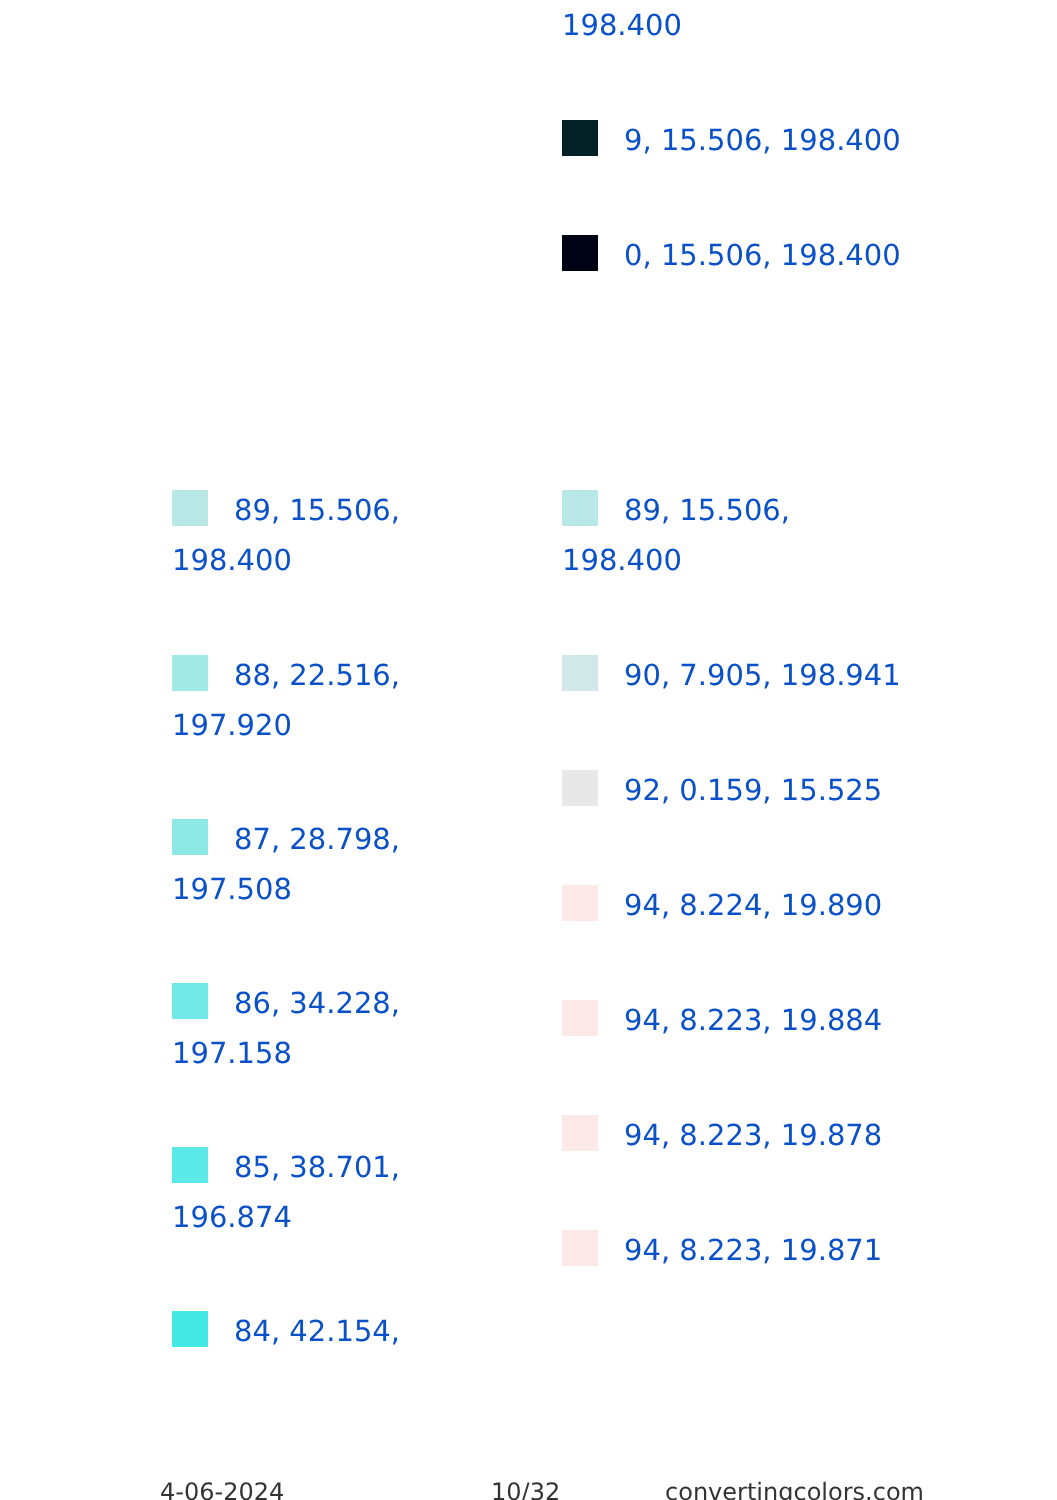198.400
9, 15.506, 198.400
0, 15.506, 198.400
89, 15.506, 198.400
88, 22.516, 197.920
87, 28.798, 197.508
86, 34.228, 197.158
85, 38.701, 196.874
84, 42.154,
89, 15.506, 198.400
90, 7.905, 198.941
92, 0.159, 15.525
94, 8.224, 19.890
94, 8.223, 19.884
94, 8.223, 19.878
94, 8.223, 19.871
4-06-2024 10/32 convertingcolors.com